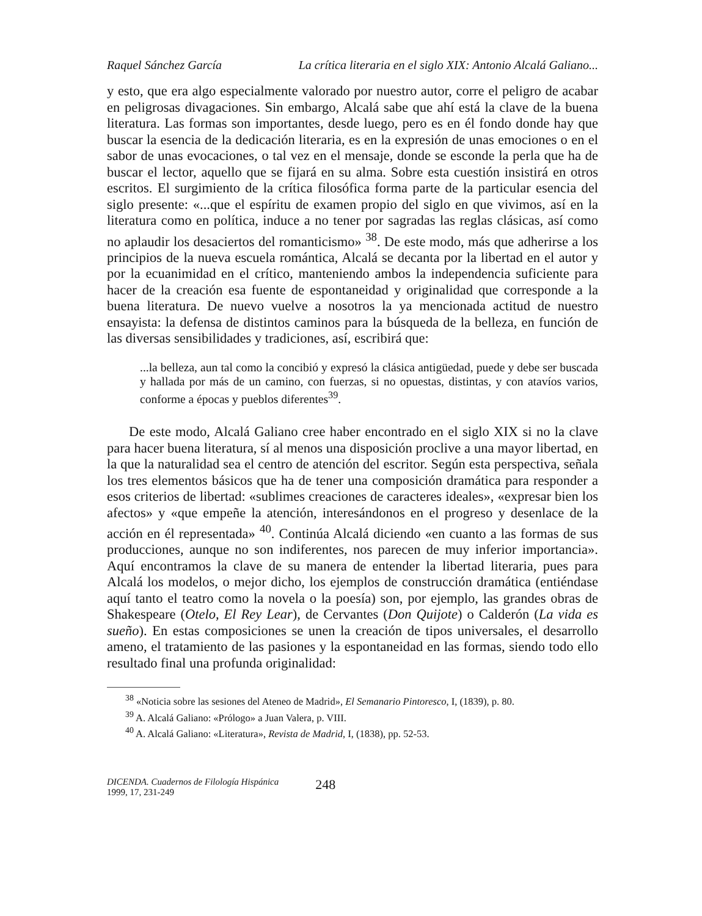Raquel Sánchez García La crítica literaria en el siglo XIX: Antonio Alcalá Galiano...
y esto, que era algo especialmente valorado por nuestro autor, corre el peligro de acabar en peligrosas divagaciones. Sin embargo, Alcalá sabe que ahí está la clave de la buena literatura. Las formas son importantes, desde luego, pero es en él fondo donde hay que buscar la esencia de la dedicación literaria, es en la expresión de unas emociones o en el sabor de unas evocaciones, o tal vez en el mensaje, donde se esconde la perla que ha de buscar el lector, aquello que se fijará en su alma. Sobre esta cuestión insistirá en otros escritos. El surgimiento de la crítica filosófica forma parte de la particular esencia del siglo presente: «...que el espíritu de examen propio del siglo en que vivimos, así en la literatura como en política, induce a no tener por sagradas las reglas clásicas, así como no aplaudir los desaciertos del romanticismo» <sup>38</sup>. De este modo, más que adherirse a los principios de la nueva escuela romántica, Alcalá se decanta por la libertad en el autor y por la ecuanimidad en el crítico, manteniendo ambos la independencia suficiente para hacer de la creación esa fuente de espontaneidad y originalidad que corresponde a la buena literatura. De nuevo vuelve a nosotros la ya mencionada actitud de nuestro ensayista: la defensa de distintos caminos para la búsqueda de la belleza, en función de las diversas sensibilidades y tradiciones, así, escribirá que:
...la belleza, aun tal como la concibió y expresó la clásica antigüedad, puede y debe ser buscada y hallada por más de un camino, con fuerzas, si no opuestas, distintas, y con atavíos varios, conforme a épocas y pueblos diferentes<sup>39</sup>.
De este modo, Alcalá Galiano cree haber encontrado en el siglo XIX si no la clave para hacer buena literatura, sí al menos una disposición proclive a una mayor libertad, en la que la naturalidad sea el centro de atención del escritor. Según esta perspectiva, señala los tres elementos básicos que ha de tener una composición dramática para responder a esos criterios de libertad: «sublimes creaciones de caracteres ideales», «expresar bien los afectos» y «que empeñe la atención, interesándonos en el progreso y desenlace de la acción en él representada» <sup>40</sup>. Continúa Alcalá diciendo «en cuanto a las formas de sus producciones, aunque no son indiferentes, nos parecen de muy inferior importancia». Aquí encontramos la clave de su manera de entender la libertad literaria, pues para Alcalá los modelos, o mejor dicho, los ejemplos de construcción dramática (entiéndase aquí tanto el teatro como la novela o la poesía) son, por ejemplo, las grandes obras de Shakespeare (Otelo, El Rey Lear), de Cervantes (Don Quijote) o Calderón (La vida es sueño). En estas composiciones se unen la creación de tipos universales, el desarrollo ameno, el tratamiento de las pasiones y la espontaneidad en las formas, siendo todo ello resultado final una profunda originalidad:
<sup>38</sup> «Noticia sobre las sesiones del Ateneo de Madrid», El Semanario Pintoresco, I, (1839), p. 80.
<sup>39</sup> A. Alcalá Galiano: «Prólogo» a Juan Valera, p. VIII.
<sup>40</sup> A. Alcalá Galiano: «Literatura», Revista de Madrid, I, (1838), pp. 52-53.
DICENDA. Cuadernos de Filología Hispánica
1999, 17, 231-249
248